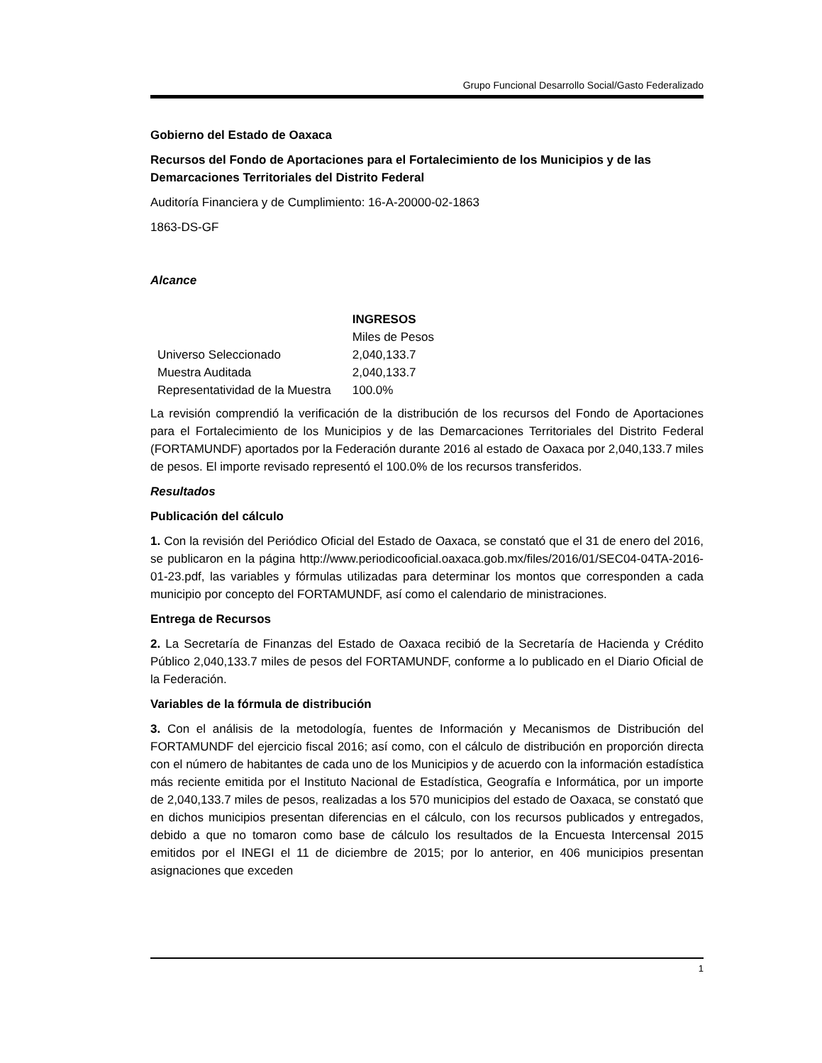Grupo Funcional Desarrollo Social/Gasto Federalizado
Gobierno del Estado de Oaxaca
Recursos del Fondo de Aportaciones para el Fortalecimiento de los Municipios y de las Demarcaciones Territoriales del Distrito Federal
Auditoría Financiera y de Cumplimiento: 16-A-20000-02-1863
1863-DS-GF
Alcance
| | INGRESOS |
| | Miles de Pesos |
| Universo Seleccionado | 2,040,133.7 |
| Muestra Auditada | 2,040,133.7 |
| Representatividad de la Muestra | 100.0% |
La revisión comprendió la verificación de la distribución de los recursos del Fondo de Aportaciones para el Fortalecimiento de los Municipios y de las Demarcaciones Territoriales del Distrito Federal (FORTAMUNDF) aportados por la Federación durante 2016 al estado de Oaxaca por 2,040,133.7 miles de pesos. El importe revisado representó el 100.0% de los recursos transferidos.
Resultados
Publicación del cálculo
1. Con la revisión del Periódico Oficial del Estado de Oaxaca, se constató que el 31 de enero del 2016, se publicaron en la página http://www.periodicooficial.oaxaca.gob.mx/files/2016/01/SEC04-04TA-2016-01-23.pdf, las variables y fórmulas utilizadas para determinar los montos que corresponden a cada municipio por concepto del FORTAMUNDF, así como el calendario de ministraciones.
Entrega de Recursos
2. La Secretaría de Finanzas del Estado de Oaxaca recibió de la Secretaría de Hacienda y Crédito Público 2,040,133.7 miles de pesos del FORTAMUNDF, conforme a lo publicado en el Diario Oficial de la Federación.
Variables de la fórmula de distribución
3. Con el análisis de la metodología, fuentes de Información y Mecanismos de Distribución del FORTAMUNDF del ejercicio fiscal 2016; así como, con el cálculo de distribución en proporción directa con el número de habitantes de cada uno de los Municipios y de acuerdo con la información estadística más reciente emitida por el Instituto Nacional de Estadística, Geografía e Informática, por un importe de 2,040,133.7 miles de pesos, realizadas a los 570 municipios del estado de Oaxaca, se constató que en dichos municipios presentan diferencias en el cálculo, con los recursos publicados y entregados, debido a que no tomaron como base de cálculo los resultados de la Encuesta Intercensal 2015 emitidos por el INEGI el 11 de diciembre de 2015; por lo anterior, en 406 municipios presentan asignaciones que exceden
1